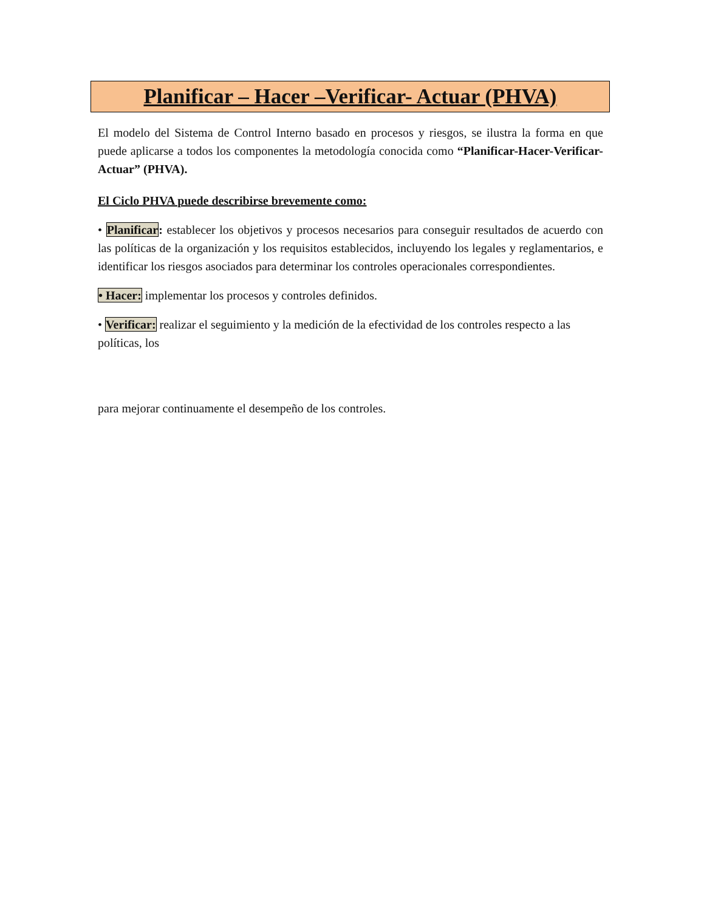Planificar – Hacer –Verificar- Actuar (PHVA)
El modelo del Sistema de Control Interno basado en procesos y riesgos, se ilustra la forma en que puede aplicarse a todos los componentes la metodología conocida como “Planificar-Hacer-Verificar-Actuar” (PHVA).
El Ciclo PHVA puede describirse brevemente como:
• Planificar: establecer los objetivos y procesos necesarios para conseguir resultados de acuerdo con las políticas de la organización y los requisitos establecidos, incluyendo los legales y reglamentarios, e identificar los riesgos asociados para determinar los controles operacionales correspondientes.
• Hacer: implementar los procesos y controles definidos.
• Verificar: realizar el seguimiento y la medición de la efectividad de los controles respecto a las políticas, los
para mejorar continuamente el desempeño de los controles.